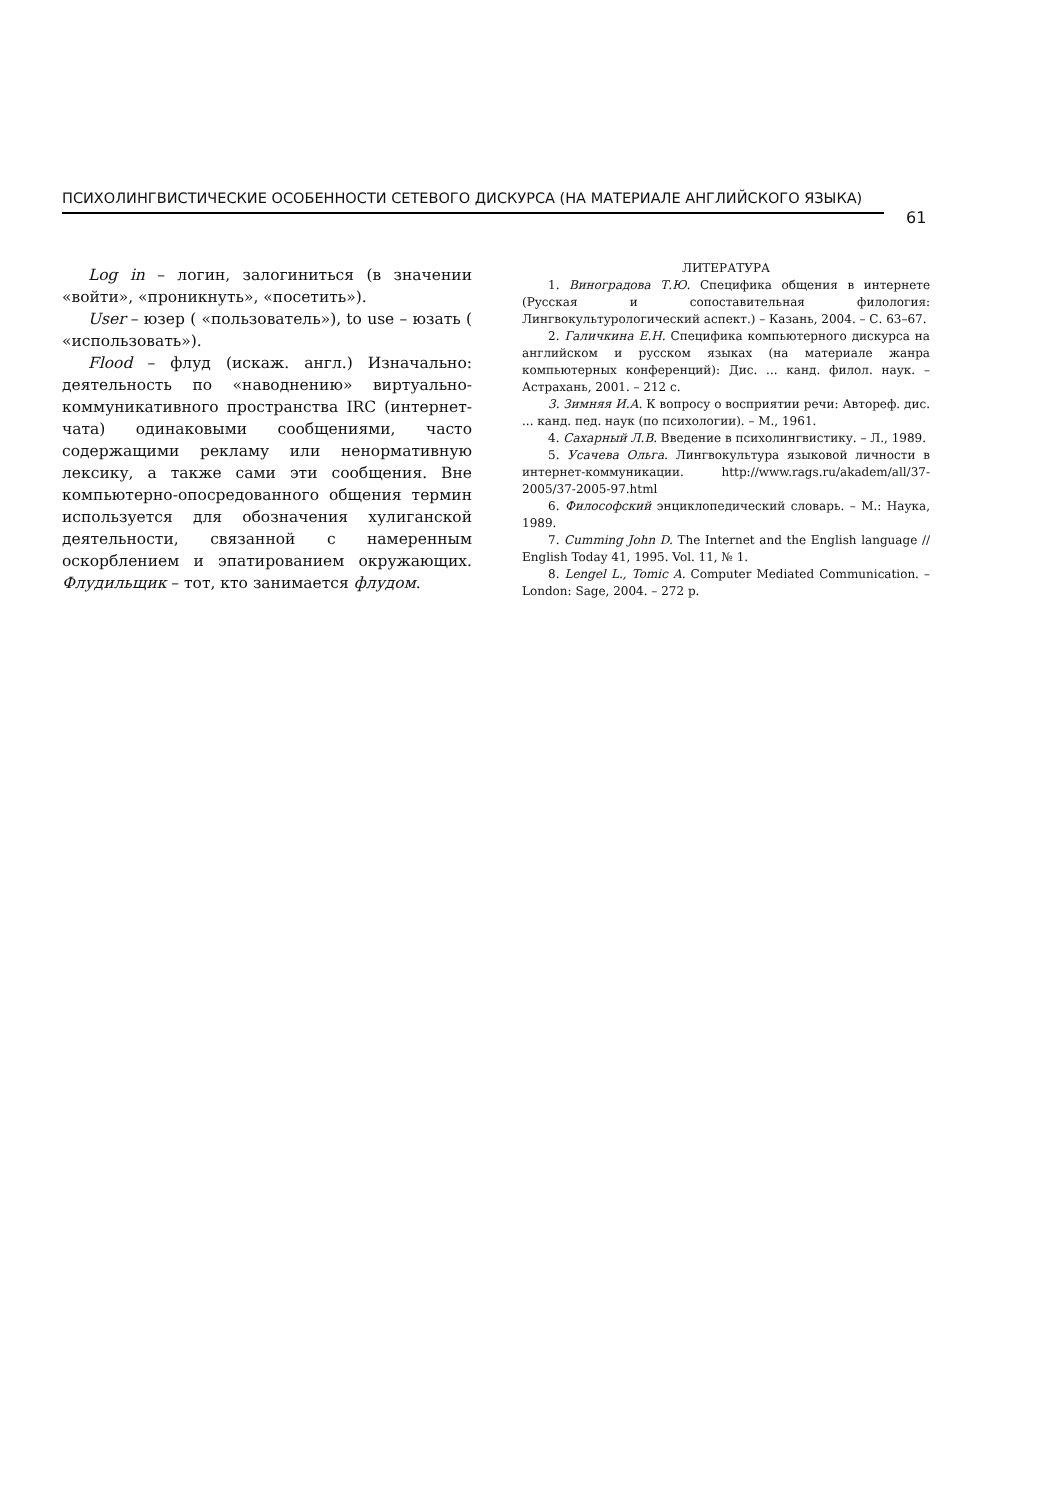ПСИХОЛИНГВИСТИЧЕСКИЕ ОСОБЕННОСТИ СЕТЕВОГО ДИСКУРСА (НА МАТЕРИАЛЕ АНГЛИЙСКОГО ЯЗЫКА)
61
Log in – логин, залогиниться (в значении «войти», «проникнуть», «посетить»).
User – юзер ( «пользователь»), to use – юзать ( «использовать»).
Flood – флуд (искаж. англ.) Изначально: деятельность по «наводнению» виртуально-коммуникативного пространства IRC (интернет-чата) одинаковыми сообщениями, часто содержащими рекламу или ненормативную лексику, а также сами эти сообщения. Вне компьютерно-опосредованного общения термин используется для обозначения хулиганской деятельности, связанной с намеренным оскорблением и эпатированием окружающих. Флудильщик – тот, кто занимается флудом.
ЛИТЕРАТУРА
1. Виноградова Т.Ю. Специфика общения в интернете (Русская и сопоставительная филология: Лингвокультурологический аспект.) – Казань, 2004. – С. 63–67.
2. Галичкина Е.Н. Специфика компьютерного дискурса на английском и русском языках (на материале жанра компьютерных конференций): Дис. ... канд. филол. наук. – Астрахань, 2001. – 212 с.
3. Зимняя И.А. К вопросу о восприятии речи: Автореф. дис. ... канд. пед. наук (по психологии). – М., 1961.
4. Сахарный Л.В. Введение в психолингвистику. – Л., 1989.
5. Усачева Ольга. Лингвокультура языковой личности в интернет-коммуникации. http://www.rags.ru/akadem/all/37-2005/37-2005-97.html
6. Философский энциклопедический словарь. – М.: Наука, 1989.
7. Cumming John D. The Internet and the English language // English Today 41, 1995. Vol. 11, № 1.
8. Lengel L., Tomic A. Computer Mediated Communication. – London: Sage, 2004. – 272 p.